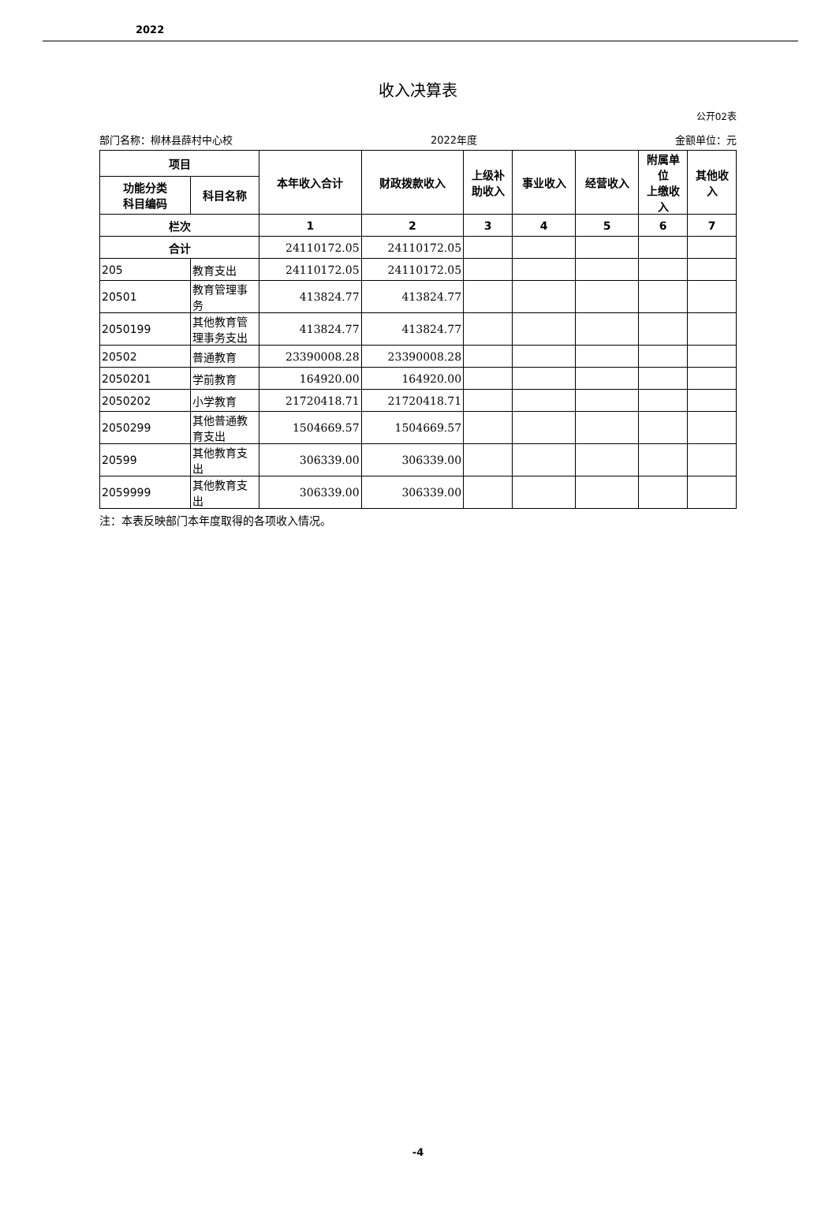2022
收入决算表
公开02表
部门名称：柳林县薛村中心校 2022年度 金额单位：元
| 项目 | | 本年收入合计 | 财政拨款收入 | 上级补 助收入 | 事业收入 | 经营收入 | 附属单 位 上缴收 入 | 其他收 入 |
| --- | --- | --- | --- | --- | --- | --- | --- | --- |
| 功能分类 科目编码 | 科目名称 | | | | | | | |
| 栏次 | | 1 | 2 | 3 | 4 | 5 | 6 | 7 |
| 合计 | | 24110172.05 | 24110172.05 | | | | | |
| 205 | 教育支出 | 24110172.05 | 24110172.05 | | | | | |
| 20501 | 教育管理事务 | 413824.77 | 413824.77 | | | | | |
| 2050199 | 其他教育管理事务支出 | 413824.77 | 413824.77 | | | | | |
| 20502 | 普通教育 | 23390008.28 | 23390008.28 | | | | | |
| 2050201 | 学前教育 | 164920.00 | 164920.00 | | | | | |
| 2050202 | 小学教育 | 21720418.71 | 21720418.71 | | | | | |
| 2050299 | 其他普通教育支出 | 1504669.57 | 1504669.57 | | | | | |
| 20599 | 其他教育支出 | 306339.00 | 306339.00 | | | | | |
| 2059999 | 其他教育支出 | 306339.00 | 306339.00 | | | | | |
注：本表反映部门本年度取得的各项收入情况。
-4